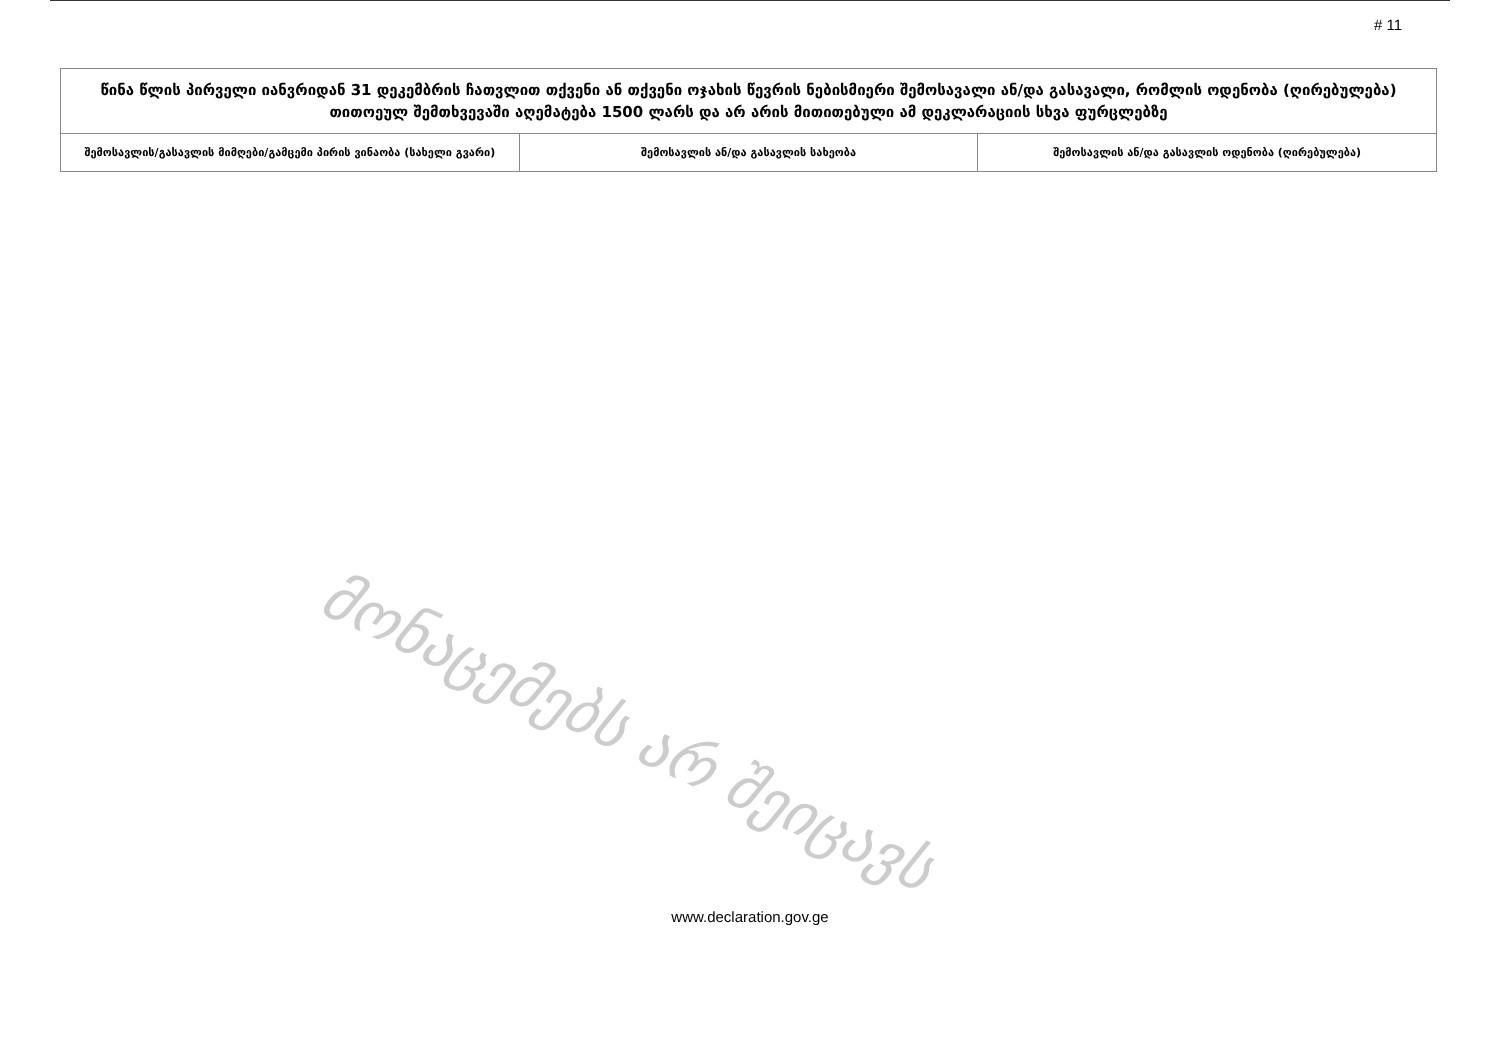# 11
| წინა წლის პირველი იანვრიდან 31 დეკემბრის ჩათვლით თქვენი ან თქვენი ოჯახის წევრის ნებისმიერი შემოსავალი ან/და გასავალი, რომლის ოდენობა (ღირებულება) თითოეულ შემთხვევაში აღემატება 1500 ლარს და არ არის მითითებული ამ დეკლარაციის სხვა ფურცლებზე | | |
| --- | --- | --- |
| შემოსავლის/გასავლის მიმღები/გამცემი პირის ვინაობა (სახელი გვარი) | შემოსავლის ან/და გასავლის სახეობა | შემოსავლის ან/და გასავლის ოდენობა (ღირებულება) |
მონაცემებს არ შეიცავს
www.declaration.gov.ge